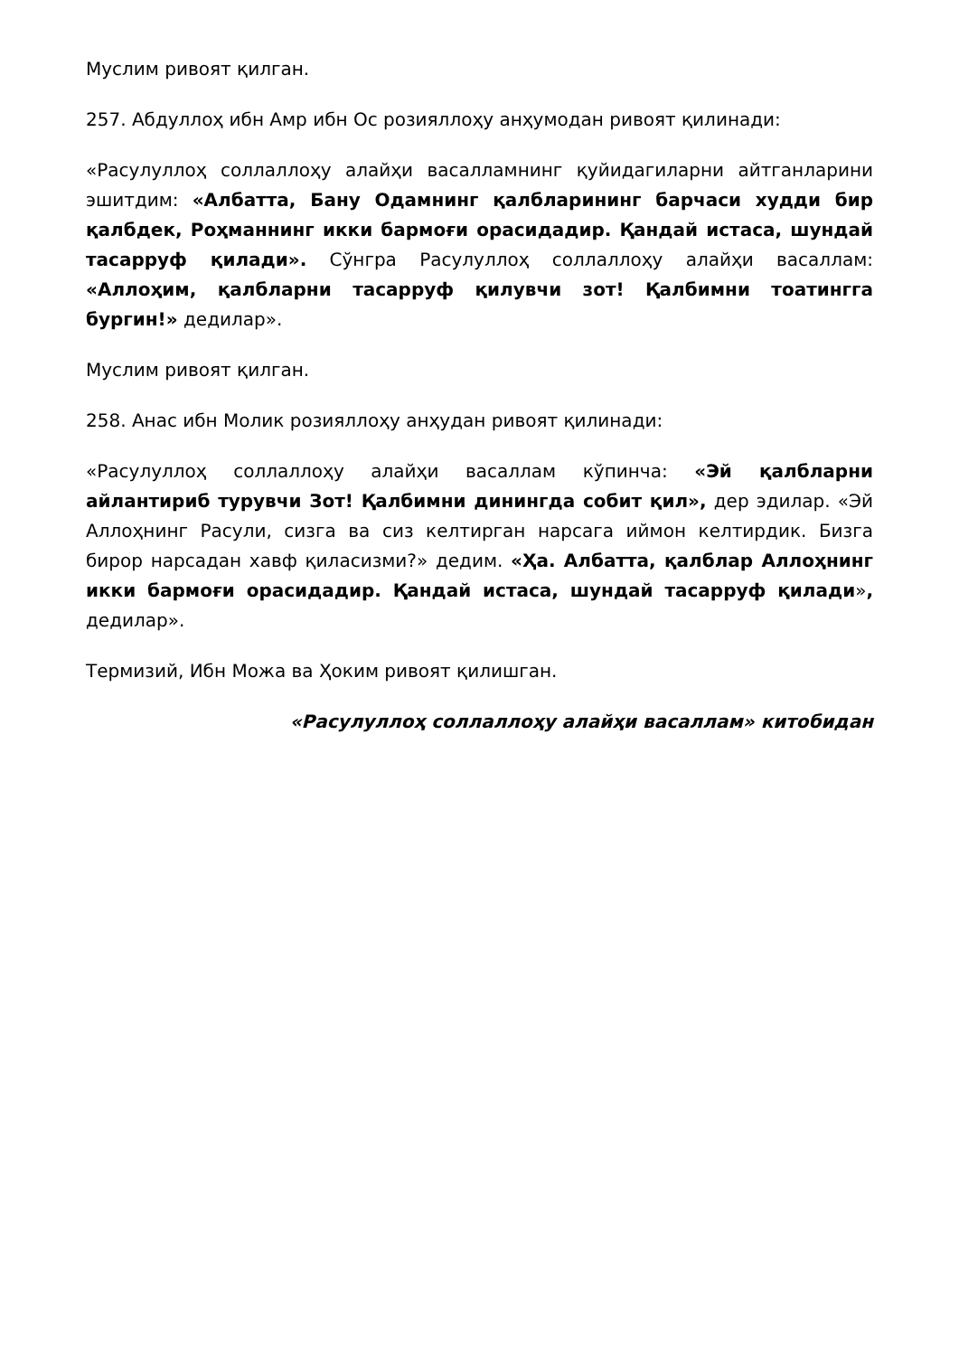Муслим ривоят қилган.
257. Абдуллоҳ ибн Амр ибн Ос розияллоҳу анҳумодан ривоят қилинади:
«Расулуллоҳ соллаллоҳу алайҳи васалламнинг қуйидагиларни айтганларини эшитдим: «Албатта, Бану Одамнинг қалбларининг барчаси худди бир қалбдек, Роҳманнинг икки бармоғи орасидадир. Қандай истаса, шундай тасарруф қилади». Сўнгра Расулуллоҳ соллаллоҳу алайҳи васаллам: «Аллоҳим, қалбларни тасарруф қилувчи зот! Қалбимни тоатингга бургин!» дедилар».
Муслим ривоят қилган.
258. Анас ибн Молик розияллоҳу анҳудан ривоят қилинади:
«Расулуллоҳ соллаллоҳу алайҳи васаллам кўпинча: «Эй қалбларни айлантириб турувчи Зот! Қалбимни динингда собит қил», дер эдилар. «Эй Аллоҳнинг Расули, сизга ва сиз келтирган нарсага иймон келтирдик. Бизга бирор нарсадан хавф қиласизми?» дедим. «Ҳа. Албатта, қалблар Аллоҳнинг икки бармоғи орасидадир. Қандай истаса, шундай тасарруф қилади», дедилар».
Термизий, Ибн Можа ва Ҳоким ривоят қилишган.
«Расулуллоҳ соллаллоҳу алайҳи васаллам» китобидан